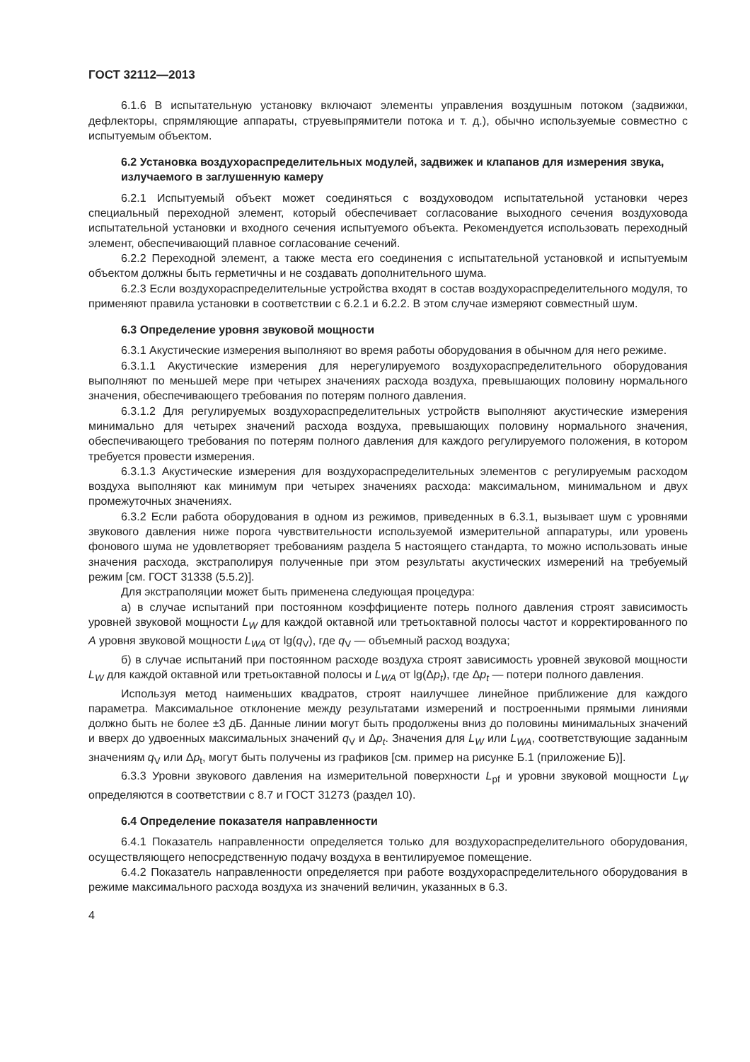ГОСТ 32112—2013
6.1.6 В испытательную установку включают элементы управления воздушным потоком (задвижки, дефлекторы, спрямляющие аппараты, струевыпрямители потока и т. д.), обычно используемые совместно с испытуемым объектом.
6.2 Установка воздухораспределительных модулей, задвижек и клапанов для измерения звука, излучаемого в заглушенную камеру
6.2.1 Испытуемый объект может соединяться с воздуховодом испытательной установки через специальный переходной элемент, который обеспечивает согласование выходного сечения воздуховода испытательной установки и входного сечения испытуемого объекта. Рекомендуется использовать переходный элемент, обеспечивающий плавное согласование сечений.
6.2.2 Переходной элемент, а также места его соединения с испытательной установкой и испытуемым объектом должны быть герметичны и не создавать дополнительного шума.
6.2.3 Если воздухораспределительные устройства входят в состав воздухораспределительного модуля, то применяют правила установки в соответствии с 6.2.1 и 6.2.2. В этом случае измеряют совместный шум.
6.3 Определение уровня звуковой мощности
6.3.1 Акустические измерения выполняют во время работы оборудования в обычном для него режиме.
6.3.1.1 Акустические измерения для нерегулируемого воздухораспределительного оборудования выполняют по меньшей мере при четырех значениях расхода воздуха, превышающих половину нормального значения, обеспечивающего требования по потерям полного давления.
6.3.1.2 Для регулируемых воздухораспределительных устройств выполняют акустические измерения минимально для четырех значений расхода воздуха, превышающих половину нормального значения, обеспечивающего требования по потерям полного давления для каждого регулируемого положения, в котором требуется провести измерения.
6.3.1.3 Акустические измерения для воздухораспределительных элементов с регулируемым расходом воздуха выполняют как минимум при четырех значениях расхода: максимальном, минимальном и двух промежуточных значениях.
6.3.2 Если работа оборудования в одном из режимов, приведенных в 6.3.1, вызывает шум с уровнями звукового давления ниже порога чувствительности используемой измерительной аппаратуры, или уровень фонового шума не удовлетворяет требованиям раздела 5 настоящего стандарта, то можно использовать иные значения расхода, экстраполируя полученные при этом результаты акустических измерений на требуемый режим [см. ГОСТ 31338 (5.5.2)].
Для экстраполяции может быть применена следующая процедура:
а) в случае испытаний при постоянном коэффициенте потерь полного давления строят зависимость уровней звуковой мощности L<sub>W</sub> для каждой октавной или третьоктавной полосы частот и корректированного по A уровня звуковой мощности L<sub>WA</sub> от lg(q<sub>V</sub>), где q<sub>V</sub> — объемный расход воздуха;
б) в случае испытаний при постоянном расходе воздуха строят зависимость уровней звуковой мощности L<sub>W</sub> для каждой октавной или третьоктавной полосы и L<sub>WA</sub> от lg(Δp<sub>t</sub>), где Δp<sub>t</sub> — потери полного давления.
Используя метод наименьших квадратов, строят наилучшее линейное приближение для каждого параметра. Максимальное отклонение между результатами измерений и построенными прямыми линиями должно быть не более ±3 дБ. Данные линии могут быть продолжены вниз до половины минимальных значений и вверх до удвоенных максимальных значений q<sub>V</sub> и Δp<sub>t</sub>. Значения для L<sub>W</sub> или L<sub>WA</sub>, соответствующие заданным значениям q<sub>V</sub> или Δp<sub>t</sub>, могут быть получены из графиков [см. пример на рисунке Б.1 (приложение Б)].
6.3.3 Уровни звукового давления на измерительной поверхности L<sub>pf</sub> и уровни звуковой мощности L<sub>W</sub> определяются в соответствии с 8.7 и ГОСТ 31273 (раздел 10).
6.4 Определение показателя направленности
6.4.1 Показатель направленности определяется только для воздухораспределительного оборудования, осуществляющего непосредственную подачу воздуха в вентилируемое помещение.
6.4.2 Показатель направленности определяется при работе воздухораспределительного оборудования в режиме максимального расхода воздуха из значений величин, указанных в 6.3.
4